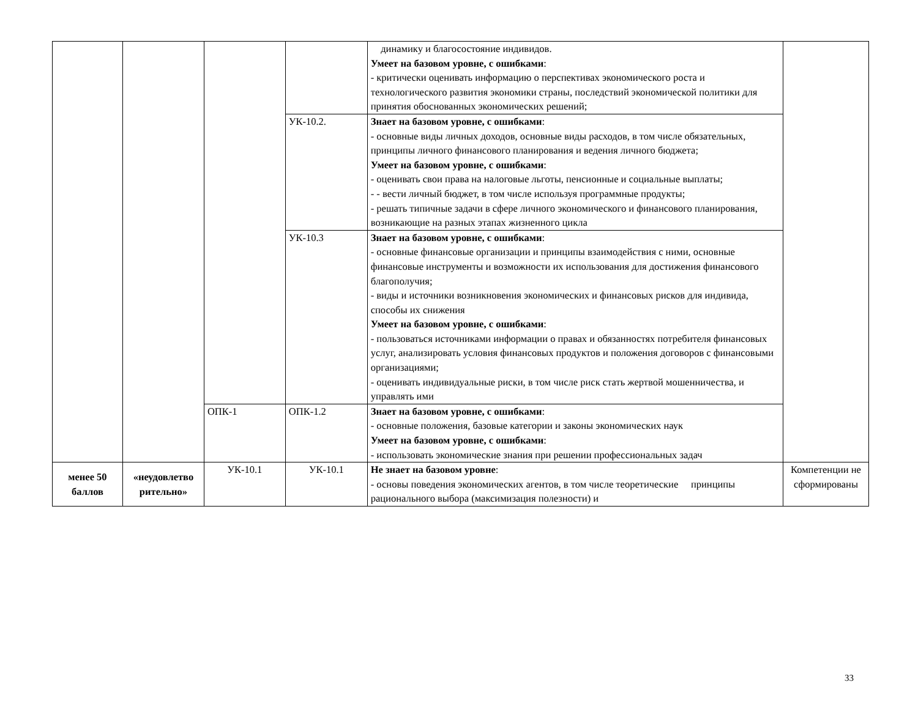| | | | | динамику и благосостояние индивидов. Умеет на базовом уровне, с ошибками : - критически оценивать информацию о перспективах экономического роста и технологического развития экономики страны, последствий экономической политики для принятия обоснованных экономических решений; | |
| | | | УК-10.2. | Знает на базовом уровне, с ошибками : - основные виды личных доходов, основные виды расходов, в том числе обязательных, принципы личного финансового планирования и ведения личного бюджета; Умеет на базовом уровне, с ошибками : - оценивать свои права на налоговые льготы, пенсионные и социальные выплаты; - - вести личный бюджет, в том числе используя программные продукты; - решать типичные задачи в сфере личного экономического и финансового планирования, возникающие на разных этапах жизненного цикла | |
| | | | УК-10.3 | Знает на базовом уровне, с ошибками : - основные финансовые организации и принципы взаимодействия с ними, основные финансовые инструменты и возможности их использования для достижения финансового благополучия; - виды и источники возникновения экономических и финансовых рисков для индивида, способы их снижения Умеет на базовом уровне, с ошибками : - пользоваться источниками информации о правах и обязанностях потребителя финансовых услуг, анализировать условия финансовых продуктов и положения договоров с финансовыми организациями; - оценивать индивидуальные риски, в том числе риск стать жертвой мошенничества, и управлять ими | |
| | | ОПК-1 | ОПК-1.2 | Знает на базовом уровне, с ошибками : - основные положения, базовые категории и законы экономических наук Умеет на базовом уровне, с ошибками : - использовать экономические знания при решении профессиональных задач | |
| менее 50 баллов | «неудовлетво рительно» | УК-10.1 | УК-10.1 | Не знает на базовом уровне : - основы поведения экономических агентов, в том числе теоретические принципы рационального выбора (максимизация полезности) и | Компетенции не сформированы |
33